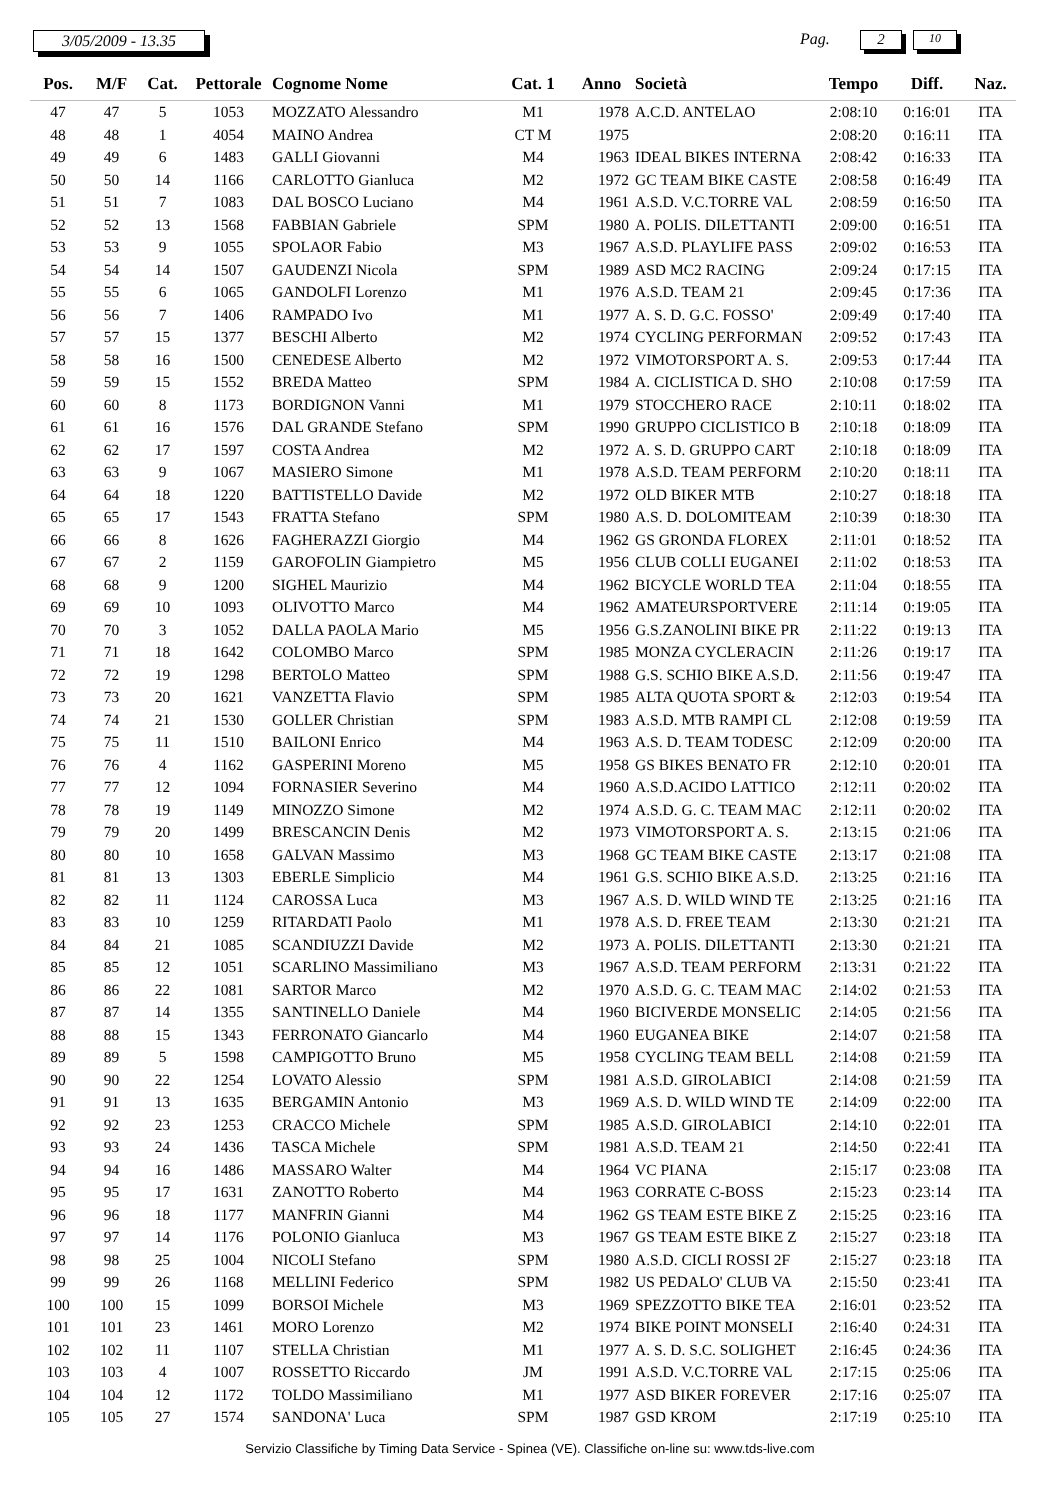3/05/2009 - 13.35 Pag. 2 10
| Pos. | M/F | Cat. | Pettorale | Cognome Nome | Cat. 1 | Anno | Società | Tempo | Diff. | Naz. |
| --- | --- | --- | --- | --- | --- | --- | --- | --- | --- | --- |
| 47 | 47 | 5 | 1053 | MOZZATO Alessandro | M1 | 1978 | A.C.D. ANTELAO | 2:08:10 | 0:16:01 | ITA |
| 48 | 48 | 1 | 4054 | MAINO Andrea | CT M | 1975 | | 2:08:20 | 0:16:11 | ITA |
| 49 | 49 | 6 | 1483 | GALLI Giovanni | M4 | 1963 | IDEAL BIKES INTERNA | 2:08:42 | 0:16:33 | ITA |
| 50 | 50 | 14 | 1166 | CARLOTTO Gianluca | M2 | 1972 | GC TEAM BIKE CASTE | 2:08:58 | 0:16:49 | ITA |
| 51 | 51 | 7 | 1083 | DAL BOSCO Luciano | M4 | 1961 | A.S.D. V.C.TORRE VAL | 2:08:59 | 0:16:50 | ITA |
| 52 | 52 | 13 | 1568 | FABBIAN Gabriele | SPM | 1980 | A. POLIS. DILETTANTI | 2:09:00 | 0:16:51 | ITA |
| 53 | 53 | 9 | 1055 | SPOLAOR Fabio | M3 | 1967 | A.S.D. PLAYLIFE PASS | 2:09:02 | 0:16:53 | ITA |
| 54 | 54 | 14 | 1507 | GAUDENZI Nicola | SPM | 1989 | ASD MC2 RACING | 2:09:24 | 0:17:15 | ITA |
| 55 | 55 | 6 | 1065 | GANDOLFI Lorenzo | M1 | 1976 | A.S.D. TEAM 21 | 2:09:45 | 0:17:36 | ITA |
| 56 | 56 | 7 | 1406 | RAMPADO Ivo | M1 | 1977 | A. S. D. G.C. FOSSO' | 2:09:49 | 0:17:40 | ITA |
| 57 | 57 | 15 | 1377 | BESCHI Alberto | M2 | 1974 | CYCLING PERFORMAN | 2:09:52 | 0:17:43 | ITA |
| 58 | 58 | 16 | 1500 | CENEDESE Alberto | M2 | 1972 | VIMOTORSPORT A. S. | 2:09:53 | 0:17:44 | ITA |
| 59 | 59 | 15 | 1552 | BREDA Matteo | SPM | 1984 | A. CICLISTICA D. SHO | 2:10:08 | 0:17:59 | ITA |
| 60 | 60 | 8 | 1173 | BORDIGNON Vanni | M1 | 1979 | STOCCHERO RACE | 2:10:11 | 0:18:02 | ITA |
| 61 | 61 | 16 | 1576 | DAL GRANDE Stefano | SPM | 1990 | GRUPPO CICLISTICO B | 2:10:18 | 0:18:09 | ITA |
| 62 | 62 | 17 | 1597 | COSTA Andrea | M2 | 1972 | A. S. D. GRUPPO CART | 2:10:18 | 0:18:09 | ITA |
| 63 | 63 | 9 | 1067 | MASIERO Simone | M1 | 1978 | A.S.D. TEAM PERFORM | 2:10:20 | 0:18:11 | ITA |
| 64 | 64 | 18 | 1220 | BATTISTELLO Davide | M2 | 1972 | OLD BIKER MTB | 2:10:27 | 0:18:18 | ITA |
| 65 | 65 | 17 | 1543 | FRATTA Stefano | SPM | 1980 | A.S. D. DOLOMITEAM | 2:10:39 | 0:18:30 | ITA |
| 66 | 66 | 8 | 1626 | FAGHERAZZI Giorgio | M4 | 1962 | GS GRONDA FLOREX | 2:11:01 | 0:18:52 | ITA |
| 67 | 67 | 2 | 1159 | GAROFOLIN Giampietro | M5 | 1956 | CLUB COLLI EUGANEI | 2:11:02 | 0:18:53 | ITA |
| 68 | 68 | 9 | 1200 | SIGHEL Maurizio | M4 | 1962 | BICYCLE WORLD TEA | 2:11:04 | 0:18:55 | ITA |
| 69 | 69 | 10 | 1093 | OLIVOTTO Marco | M4 | 1962 | AMATEURSPORTVERE | 2:11:14 | 0:19:05 | ITA |
| 70 | 70 | 3 | 1052 | DALLA PAOLA Mario | M5 | 1956 | G.S.ZANOLINI BIKE PR | 2:11:22 | 0:19:13 | ITA |
| 71 | 71 | 18 | 1642 | COLOMBO Marco | SPM | 1985 | MONZA CYCLERACIN | 2:11:26 | 0:19:17 | ITA |
| 72 | 72 | 19 | 1298 | BERTOLO Matteo | SPM | 1988 | G.S. SCHIO BIKE A.S.D. | 2:11:56 | 0:19:47 | ITA |
| 73 | 73 | 20 | 1621 | VANZETTA Flavio | SPM | 1985 | ALTA QUOTA SPORT & | 2:12:03 | 0:19:54 | ITA |
| 74 | 74 | 21 | 1530 | GOLLER Christian | SPM | 1983 | A.S.D. MTB RAMPI CL | 2:12:08 | 0:19:59 | ITA |
| 75 | 75 | 11 | 1510 | BAILONI Enrico | M4 | 1963 | A.S. D. TEAM TODESC | 2:12:09 | 0:20:00 | ITA |
| 76 | 76 | 4 | 1162 | GASPERINI Moreno | M5 | 1958 | GS BIKES BENATO FR | 2:12:10 | 0:20:01 | ITA |
| 77 | 77 | 12 | 1094 | FORNASIER Severino | M4 | 1960 | A.S.D.ACIDO LATTICO | 2:12:11 | 0:20:02 | ITA |
| 78 | 78 | 19 | 1149 | MINOZZO Simone | M2 | 1974 | A.S.D. G. C. TEAM MAC | 2:12:11 | 0:20:02 | ITA |
| 79 | 79 | 20 | 1499 | BRESCANCIN Denis | M2 | 1973 | VIMOTORSPORT A. S. | 2:13:15 | 0:21:06 | ITA |
| 80 | 80 | 10 | 1658 | GALVAN Massimo | M3 | 1968 | GC TEAM BIKE CASTE | 2:13:17 | 0:21:08 | ITA |
| 81 | 81 | 13 | 1303 | EBERLE Simplicio | M4 | 1961 | G.S. SCHIO BIKE A.S.D. | 2:13:25 | 0:21:16 | ITA |
| 82 | 82 | 11 | 1124 | CAROSSA Luca | M3 | 1967 | A.S. D. WILD WIND TE | 2:13:25 | 0:21:16 | ITA |
| 83 | 83 | 10 | 1259 | RITARDATI Paolo | M1 | 1978 | A.S. D. FREE TEAM | 2:13:30 | 0:21:21 | ITA |
| 84 | 84 | 21 | 1085 | SCANDIUZZI Davide | M2 | 1973 | A. POLIS. DILETTANTI | 2:13:30 | 0:21:21 | ITA |
| 85 | 85 | 12 | 1051 | SCARLINO Massimiliano | M3 | 1967 | A.S.D. TEAM PERFORM | 2:13:31 | 0:21:22 | ITA |
| 86 | 86 | 22 | 1081 | SARTOR Marco | M2 | 1970 | A.S.D. G. C. TEAM MAC | 2:14:02 | 0:21:53 | ITA |
| 87 | 87 | 14 | 1355 | SANTINELLO Daniele | M4 | 1960 | BICIVERDE MONSELIC | 2:14:05 | 0:21:56 | ITA |
| 88 | 88 | 15 | 1343 | FERRONATO Giancarlo | M4 | 1960 | EUGANEA BIKE | 2:14:07 | 0:21:58 | ITA |
| 89 | 89 | 5 | 1598 | CAMPIGOTTO Bruno | M5 | 1958 | CYCLING TEAM BELL | 2:14:08 | 0:21:59 | ITA |
| 90 | 90 | 22 | 1254 | LOVATO Alessio | SPM | 1981 | A.S.D. GIROLABICI | 2:14:08 | 0:21:59 | ITA |
| 91 | 91 | 13 | 1635 | BERGAMIN Antonio | M3 | 1969 | A.S. D. WILD WIND TE | 2:14:09 | 0:22:00 | ITA |
| 92 | 92 | 23 | 1253 | CRACCO Michele | SPM | 1985 | A.S.D. GIROLABICI | 2:14:10 | 0:22:01 | ITA |
| 93 | 93 | 24 | 1436 | TASCA Michele | SPM | 1981 | A.S.D. TEAM 21 | 2:14:50 | 0:22:41 | ITA |
| 94 | 94 | 16 | 1486 | MASSARO Walter | M4 | 1964 | VC PIANA | 2:15:17 | 0:23:08 | ITA |
| 95 | 95 | 17 | 1631 | ZANOTTO Roberto | M4 | 1963 | CORRATE C-BOSS | 2:15:23 | 0:23:14 | ITA |
| 96 | 96 | 18 | 1177 | MANFRIN Gianni | M4 | 1962 | GS TEAM ESTE BIKE Z | 2:15:25 | 0:23:16 | ITA |
| 97 | 97 | 14 | 1176 | POLONIO Gianluca | M3 | 1967 | GS TEAM ESTE BIKE Z | 2:15:27 | 0:23:18 | ITA |
| 98 | 98 | 25 | 1004 | NICOLI Stefano | SPM | 1980 | A.S.D. CICLI ROSSI 2F | 2:15:27 | 0:23:18 | ITA |
| 99 | 99 | 26 | 1168 | MELLINI Federico | SPM | 1982 | US PEDALO' CLUB VA | 2:15:50 | 0:23:41 | ITA |
| 100 | 100 | 15 | 1099 | BORSOI Michele | M3 | 1969 | SPEZZOTTO BIKE TEA | 2:16:01 | 0:23:52 | ITA |
| 101 | 101 | 23 | 1461 | MORO Lorenzo | M2 | 1974 | BIKE POINT MONSELI | 2:16:40 | 0:24:31 | ITA |
| 102 | 102 | 11 | 1107 | STELLA Christian | M1 | 1977 | A. S. D. S.C. SOLIGHET | 2:16:45 | 0:24:36 | ITA |
| 103 | 103 | 4 | 1007 | ROSSETTO Riccardo | JM | 1991 | A.S.D. V.C.TORRE VAL | 2:17:15 | 0:25:06 | ITA |
| 104 | 104 | 12 | 1172 | TOLDO Massimiliano | M1 | 1977 | ASD BIKER FOREVER | 2:17:16 | 0:25:07 | ITA |
| 105 | 105 | 27 | 1574 | SANDONA' Luca | SPM | 1987 | GSD KROM | 2:17:19 | 0:25:10 | ITA |
Servizio Classifiche by Timing Data Service - Spinea (VE). Classifiche on-line su: www.tds-live.com